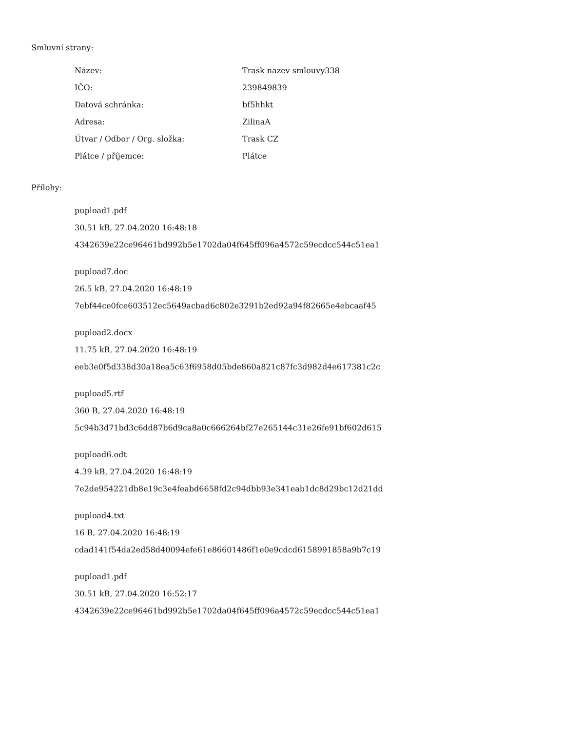Smluvní strany:
| Název: | Trask nazev smlouvy338 |
| IČO: | 239849839 |
| Datová schránka: | bf5hhkt |
| Adresa: | ZilinaA |
| Útvar / Odbor / Org. složka: | Trask CZ |
| Plátce / příjemce: | Plátce |
Přílohy:
pupload1.pdf
30.51 kB, 27.04.2020 16:48:18
4342639e22ce96461bd992b5e1702da04f645ff096a4572c59ecdcc544c51ea1
pupload7.doc
26.5 kB, 27.04.2020 16:48:19
7ebf44ce0fce603512ec5649acbad6c802e3291b2ed92a94f82665e4ebcaaf45
pupload2.docx
11.75 kB, 27.04.2020 16:48:19
eeb3e0f5d338d30a18ea5c63f6958d05bde860a821c87fc3d982d4e617381c2c
pupload5.rtf
360 B, 27.04.2020 16:48:19
5c94b3d71bd3c6dd87b6d9ca8a0c666264bf27e265144c31e26fe91bf602d615
pupload6.odt
4.39 kB, 27.04.2020 16:48:19
7e2de954221db8e19c3e4feabd6658fd2c94dbb93e341eab1dc8d29bc12d21dd
pupload4.txt
16 B, 27.04.2020 16:48:19
cdad141f54da2ed58d40094efe61e86601486f1e0e9cdcd6158991858a9b7c19
pupload1.pdf
30.51 kB, 27.04.2020 16:52:17
4342639e22ce96461bd992b5e1702da04f645ff096a4572c59ecdcc544c51ea1